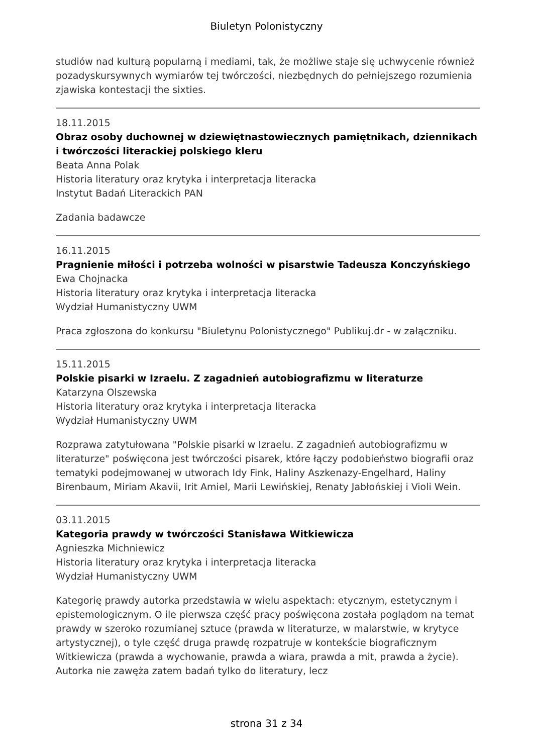Biuletyn Polonistyczny
studiów nad kulturą popularną i mediami, tak, że możliwe staje się uchwycenie również pozadyskursywnych wymiarów tej twórczości, niezbędnych do pełniejszego rozumienia zjawiska kontestacji the sixties.
18.11.2015
Obraz osoby duchownej w dziewiętnastowiecznych pamiętnikach, dziennikach i twórczości literackiej polskiego kleru
Beata Anna Polak
Historia literatury oraz krytyka i interpretacja literacka
Instytut Badań Literackich PAN
Zadania badawcze
16.11.2015
Pragnienie miłości i potrzeba wolności w pisarstwie Tadeusza Konczyńskiego
Ewa Chojnacka
Historia literatury oraz krytyka i interpretacja literacka
Wydział Humanistyczny UWM
Praca zgłoszona do konkursu "Biuletynu Polonistycznego" Publikuj.dr - w załączniku.
15.11.2015
Polskie pisarki w Izraelu. Z zagadnień autobiografizmu w literaturze
Katarzyna Olszewska
Historia literatury oraz krytyka i interpretacja literacka
Wydział Humanistyczny UWM
Rozprawa zatytułowana "Polskie pisarki w Izraelu. Z zagadnień autobiografizmu w literaturze" poświęcona jest twórczości pisarek, które łączy podobieństwo biografii oraz tematyki podejmowanej w utworach Idy Fink, Haliny Aszkenazy-Engelhard, Haliny Birenbaum, Miriam Akavii, Irit Amiel, Marii Lewińskiej, Renaty Jabłońskiej i Violi Wein.
03.11.2015
Kategoria prawdy w twórczości Stanisława Witkiewicza
Agnieszka Michniewicz
Historia literatury oraz krytyka i interpretacja literacka
Wydział Humanistyczny UWM
Kategorię prawdy autorka przedstawia w wielu aspektach: etycznym, estetycznym i epistemologicznym. O ile pierwsza część pracy poświęcona została poglądom na temat prawdy w szeroko rozumianej sztuce (prawda w literaturze, w malarstwie, w krytyce artystycznej), o tyle część druga prawdę rozpatruje w kontekście biograficznym Witkiewicza (prawda a wychowanie, prawda a wiara, prawda a mit, prawda a życie). Autorka nie zawęża zatem badań tylko do literatury, lecz
strona 31 z 34